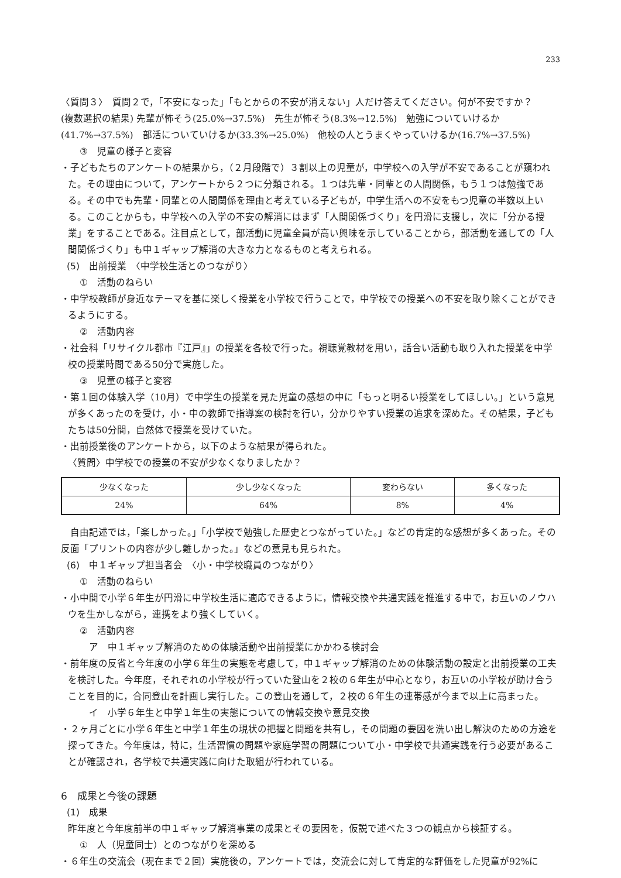233
〈質問３〉　質問２で，「不安になった」「もとからの不安が消えない」人だけ答えてください。何が不安ですか？
(複数選択の結果) 先輩が怖そう(25.0%→37.5%)　先生が怖そう(8.3%→12.5%)　勉強についていけるか (41.7%→37.5%)　部活についていけるか(33.3%→25.0%)　他校の人とうまくやっていけるか(16.7%→37.5%)
③　児童の様子と変容
・子どもたちのアンケートの結果から，（２月段階で）３割以上の児童が，中学校への入学が不安であることが窺われた。その理由について，アンケートから２つに分類される。１つは先輩・同輩との人間関係，もう１つは勉強である。その中でも先輩・同輩との人間関係を理由と考えている子どもが，中学生活への不安をもつ児童の半数以上いる。このことからも，中学校への入学の不安の解消にはまず「人間関係づくり」を円滑に支援し，次に「分かる授業」をすることである。注目点として，部活動に児童全員が高い興味を示していることから，部活動を通しての「人間関係づくり」も中１ギャップ解消の大きな力となるものと考えられる。
(5)　出前授業　〈中学校生活とのつながり〉
①　活動のねらい
・中学校教師が身近なテーマを基に楽しく授業を小学校で行うことで，中学校での授業への不安を取り除くことができるようにする。
②　活動内容
・社会科「リサイクル都市『江戸』」の授業を各校で行った。視聴覚教材を用い，話合い活動も取り入れた授業を中学校の授業時間である50分で実施した。
③　児童の様子と変容
・第１回の体験入学（10月）で中学生の授業を見た児童の感想の中に「もっと明るい授業をしてほしい。」という意見が多くあったのを受け，小・中の教師で指導案の検討を行い，分かりやすい授業の追求を深めた。その結果，子どもたちは50分間，自然体で授業を受けていた。
・出前授業後のアンケートから，以下のような結果が得られた。
〈質問〉中学校での授業の不安が少なくなりましたか？
| 少なくなった | 少し少なくなった | 変わらない | 多くなった |
| 24% | 64% | 8% | 4% |
自由記述では，「楽しかった。」「小学校で勉強した歴史とつながっていた。」などの肯定的な感想が多くあった。その反面「プリントの内容が少し難しかった。」などの意見も見られた。
(6)　中１ギャップ担当者会　〈小・中学校職員のつながり〉
①　活動のねらい
・小中間で小学６年生が円滑に中学校生活に適応できるように，情報交換や共通実践を推進する中で，お互いのノウハウを生かしながら，連携をより強くしていく。
②　活動内容
ア　中１ギャップ解消のための体験活動や出前授業にかかわる検討会
・前年度の反省と今年度の小学６年生の実態を考慮して，中１ギャップ解消のための体験活動の設定と出前授業の工夫を検討した。今年度，それぞれの小学校が行っていた登山を２校の６年生が中心となり，お互いの小学校が助け合うことを目的に，合同登山を計画し実行した。この登山を通して，２校の６年生の連帯感が今まで以上に高まった。
イ　小学６年生と中学１年生の実態についての情報交換や意見交換
・２ヶ月ごとに小学６年生と中学１年生の現状の把握と問題を共有し，その問題の要因を洗い出し解決のための方途を探ってきた。今年度は，特に，生活習慣の問題や家庭学習の問題について小・中学校で共通実践を行う必要があることが確認され，各学校で共通実践に向けた取組が行われている。
6　成果と今後の課題
(1)　成果
昨年度と今年度前半の中１ギャップ解消事業の成果とその要因を，仮説で述べた３つの観点から検証する。
①　人（児童同士）とのつながりを深める
・６年生の交流会（現在まで２回）実施後の，アンケートでは，交流会に対して肯定的な評価をした児童が92%に